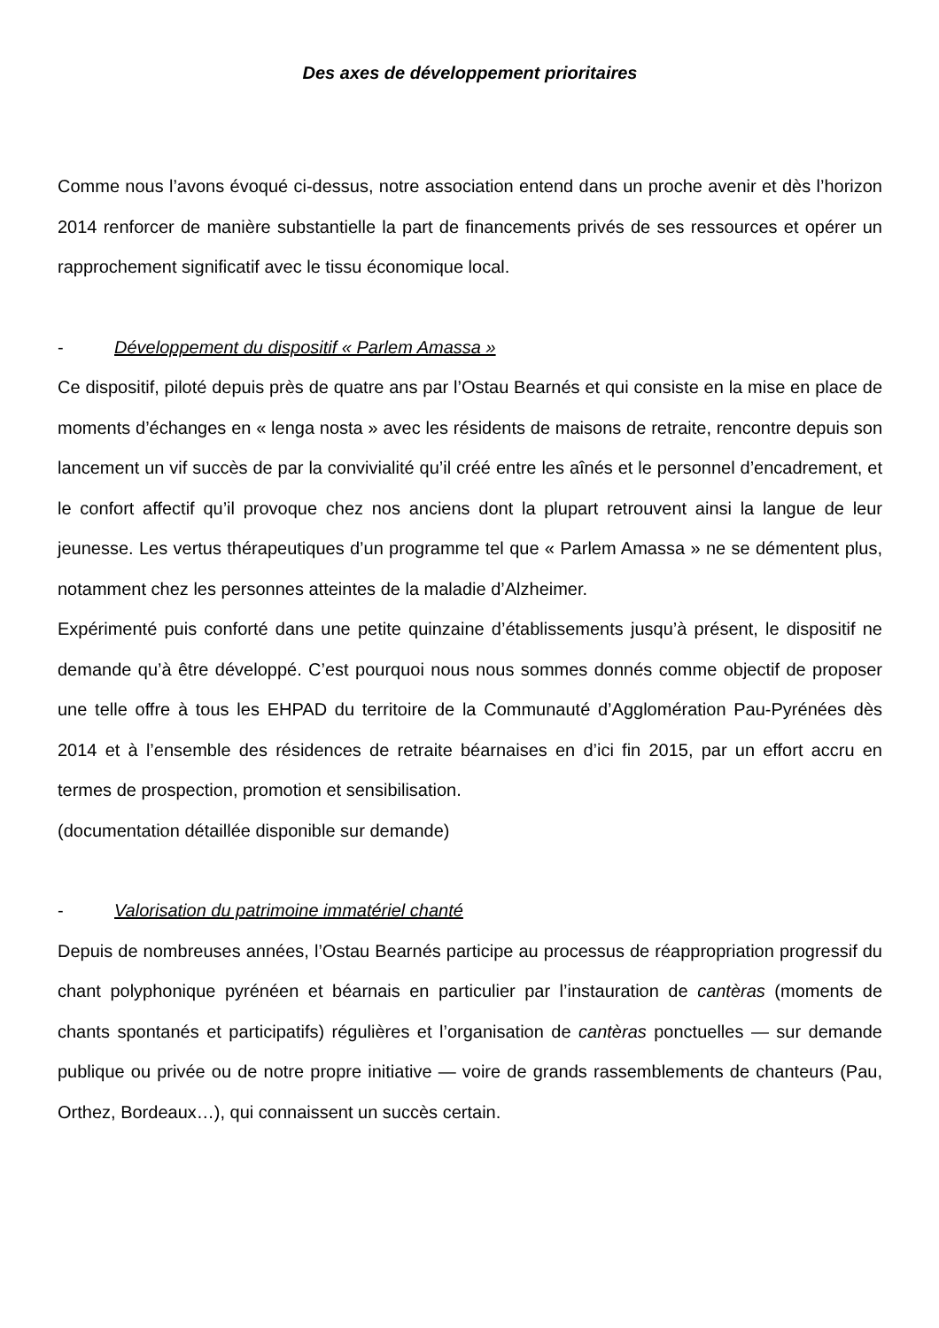Des axes de développement prioritaires
Comme nous l’avons évoqué ci-dessus, notre association entend dans un proche avenir et dès l’horizon 2014 renforcer de manière substantielle la part de financements privés de ses ressources et opérer un rapprochement significatif avec le tissu économique local.
- Développement du dispositif « Parlem Amassa »
Ce dispositif, piloté depuis près de quatre ans par l’Ostau Bearnés et qui consiste en la mise en place de moments d’échanges en « lenga nosta » avec les résidents de maisons de retraite, rencontre depuis son lancement un vif succès de par la convivialité qu’il créé entre les aînés et le personnel d’encadrement, et le confort affectif qu’il provoque chez nos anciens dont la plupart retrouvent ainsi la langue de leur jeunesse. Les vertus thérapeutiques d’un programme tel que « Parlem Amassa » ne se démentent plus, notamment chez les personnes atteintes de la maladie d’Alzheimer.
Expérimenté puis conforté dans une petite quinzaine d’établissements jusqu’à présent, le dispositif ne demande qu’à être développé. C’est pourquoi nous nous sommes donnés comme objectif de proposer une telle offre à tous les EHPAD du territoire de la Communauté d’Agglomération Pau-Pyrénées dès 2014 et à l’ensemble des résidences de retraite béarnaises en d’ici fin 2015, par un effort accru en termes de prospection, promotion et sensibilisation.
(documentation détaillée disponible sur demande)
- Valorisation du patrimoine immatériel chanté
Depuis de nombreuses années, l’Ostau Bearnés participe au processus de réappropriation progressif du chant polyphonique pyrénéen et béarnais en particulier par l’instauration de cantèras (moments de chants spontanés et participatifs) régulières et l’organisation de cantèras ponctuelles — sur demande publique ou privée ou de notre propre initiative — voire de grands rassemblements de chanteurs (Pau, Orthez, Bordeaux…), qui connaissent un succès certain.